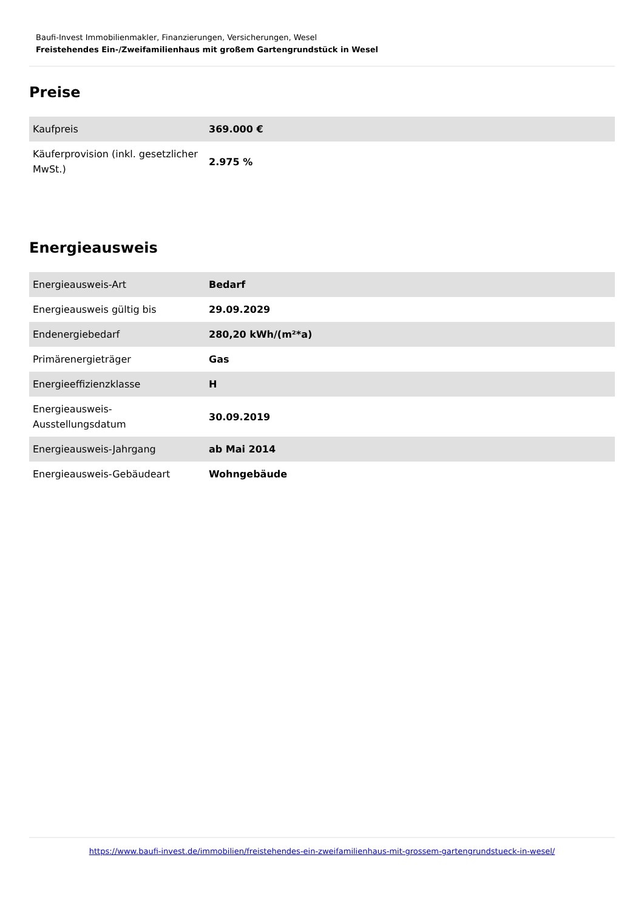Baufi-Invest Immobilienmakler, Finanzierungen, Versicherungen, Wesel
Freistehendes Ein-/Zweifamilienhaus mit großem Gartengrundstück in Wesel
Preise
| Kaufpreis | 369.000 € |
| Käuferprovision (inkl. gesetzlicher MwSt.) | 2.975 % |
Energieausweis
| Energieausweis-Art | Bedarf |
| Energieausweis gültig bis | 29.09.2029 |
| Endenergiebedarf | 280,20 kWh/(m²*a) |
| Primärenergieträger | Gas |
| Energieeffizienzklasse | H |
| Energieausweis-Ausstellungsdatum | 30.09.2019 |
| Energieausweis-Jahrgang | ab Mai 2014 |
| Energieausweis-Gebäudeart | Wohngebäude |
https://www.baufi-invest.de/immobilien/freistehendes-ein-zweifamilienhaus-mit-grossem-gartengrundstueck-in-wesel/